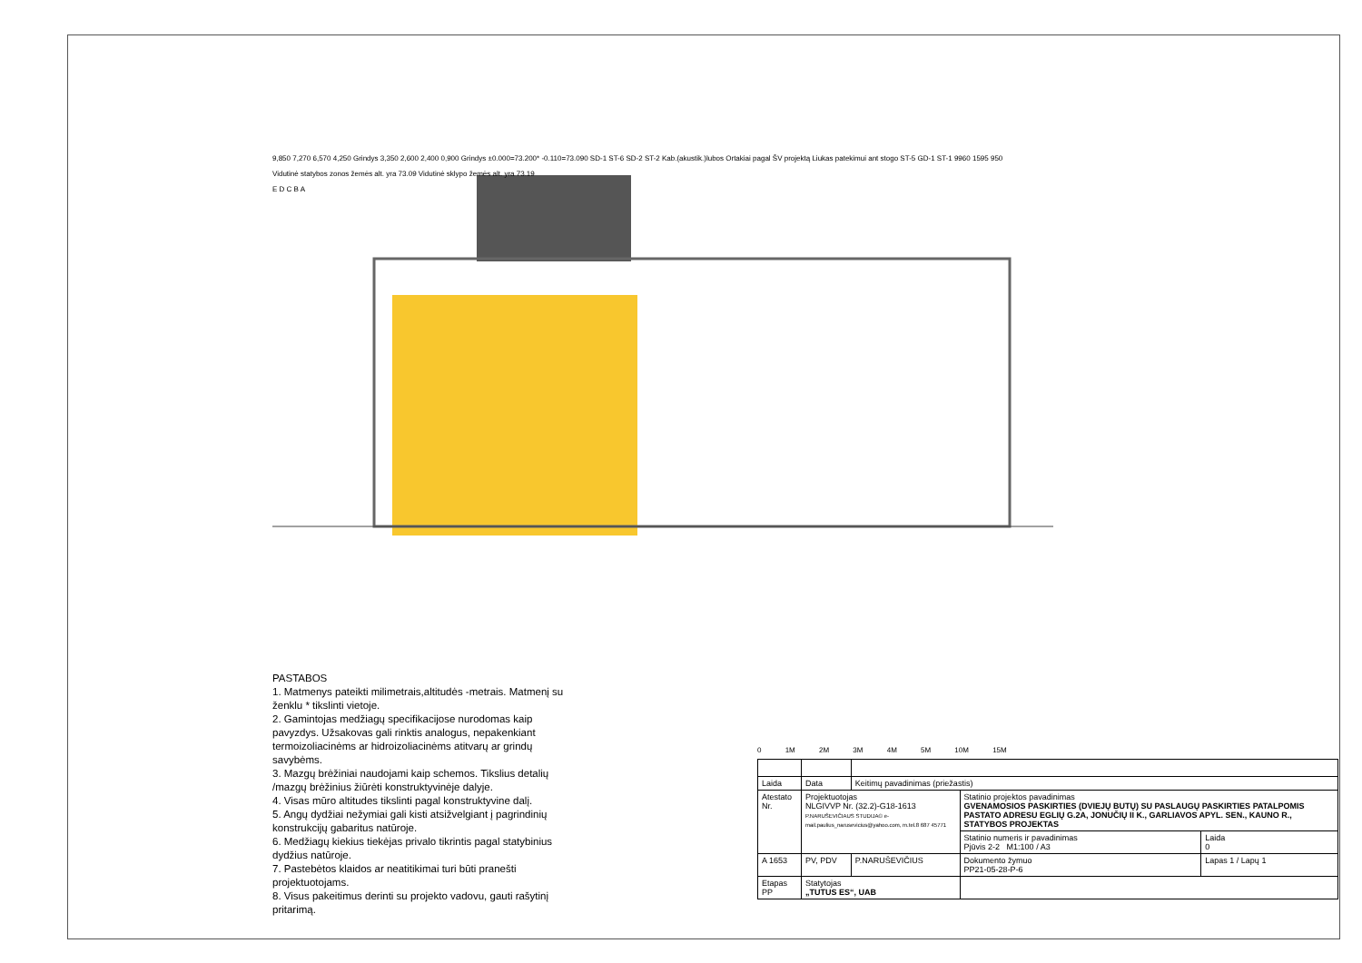9,850 7,270 6,570 4,250 Grindys 3,350 2,600 2,400 0,900 Grindys ±0.000=73.200* -0.110=73.090 SD-1 ST-6 SD-2 ST-2 Kab.(akustik.)lubos Ortakiai pagal ŠV projektą Liukas patekimui ant stogo ST-5 GD-1 ST-1 9960 1595 950
Vidutinė statybos zonos žemės alt. yra 73.09 Vidutinė sklypo žemės alt. yra 73.19
E D C B A
PASTABOS
1. Matmenys pateikti milimetrais,altitudės -metrais. Matmenį su ženklu * tikslinti vietoje.
2. Gamintojas medžiagų specifikacijose nurodomas kaip pavyzdys. Užsakovas gali rinktis analogus, nepakenkiant termoizoliacinėms ar hidroizoliacinėms atitvarų ar grindų savybėms.
3. Mazgų brėžiniai naudojami kaip schemos. Tikslius detalių /mazgų brėžinius žiūrėti konstruktyvinėje dalyje.
4. Visas mūro altitudes tikslinti pagal konstruktyvine dalį.
5. Angų dydžiai nežymiai gali kisti atsižvelgiant į pagrindinių konstrukcijų gabaritus natūroje.
6. Medžiagų kiekius tiekėjas privalo tikrintis pagal statybinius dydžius natūroje.
7. Pastebėtos klaidos ar neatitikimai turi būti pranešti projektuotojams.
8. Visus pakeitimus derinti su projekto vadovu, gauti rašytinį pritarimą.
0 1M 2M 3M 4M 5M 10M 15M
| Laida | Data | Keitimų pavadinimas (priežastis) | | |
| Atestato Nr. | Projektuotojas NLGIVVP Nr. (32.2)-G18-1613 P.NARUŠEVIČIAUS STUDIJA© e-mail.paulius_narusevicius@yahoo.com, m.tel.8 687 45771 | | Statinio projektos pavadinimas GVENAMOSIOS PASKIRTIES (DVIEJŲ BUTŲ) SU PASLAUGŲ PASKIRTIES PATALPOMIS PASTATO ADRESU EGLIŲ G.2A, JONUČIŲ II K., GARLIAVOS APYL. SEN., KAUNO R., STATYBOS PROJEKTAS | |
| | | | Statinio numeris ir pavadinimas Pjūvis 2-2 M1:100 / A3 | Laida 0 |
| A 1653 | PV, PDV | P.NARUŠEVIČIUS | Dokumento žymuo PP21-05-28-P-6 | Lapas 1 / Lapų 1 |
| Etapas PP | Statytojas „TUTUS ES“, UAB | | | |